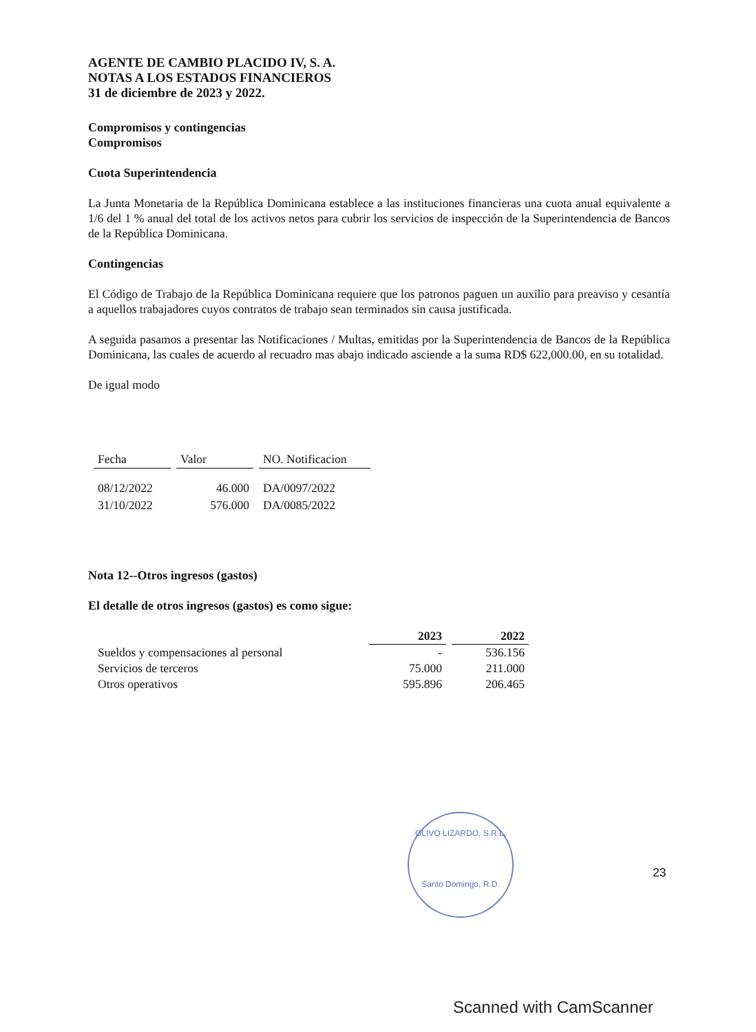AGENTE DE CAMBIO PLACIDO IV, S. A.
NOTAS A LOS ESTADOS FINANCIEROS
31 de diciembre de 2023 y 2022.
Compromisos y contingencias
Compromisos
Cuota Superintendencia
La Junta Monetaria de la República Dominicana establece a las instituciones financieras una cuota anual equivalente a 1/6 del 1 % anual del total de los activos netos para cubrir los servicios de inspección de la Superintendencia de Bancos de la República Dominicana.
Contingencias
El Código de Trabajo de la República Dominicana requiere que los patronos paguen un auxilio para preaviso y cesantía a aquellos trabajadores cuyos contratos de trabajo sean terminados sin causa justificada.
A seguida pasamos a presentar las Notificaciones / Multas, emitidas por la Superintendencia de Bancos de la República Dominicana, las cuales de acuerdo al recuadro mas abajo indicado asciende a la suma RD$ 622,000.00, en su totalidad.
De igual modo
| Fecha | Valor | NO. Notificacion |
| --- | --- | --- |
| 08/12/2022 | 46.000 | DA/0097/2022 |
| 31/10/2022 | 576.000 | DA/0085/2022 |
Nota 12--Otros ingresos (gastos)
El detalle de otros ingresos (gastos) es como sigue:
| | 2023 | 2022 |
| --- | --- | --- |
| Sueldos y compensaciones al personal | - | 536.156 |
| Servicios de terceros | 75.000 | 211.000 |
| Otros operativos | 595.896 | 206.465 |
OLIVO LIZARDO, S.R.L.
Santo Domingo, R.D.
23
Scanned with CamScanner